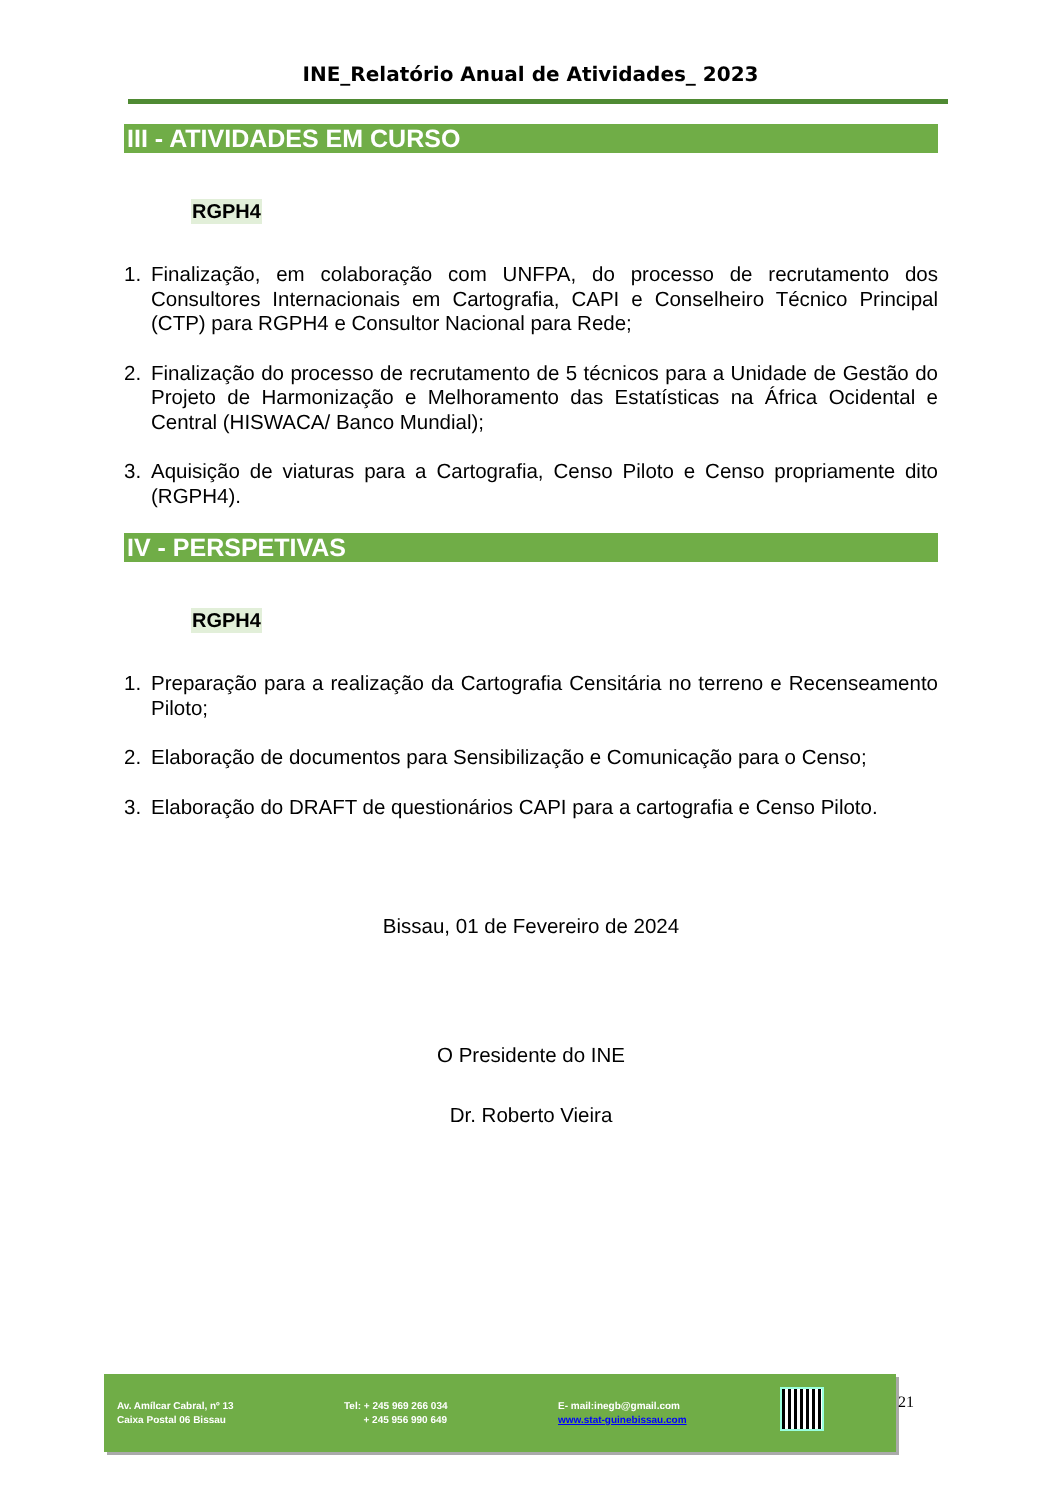INE_Relatório Anual de Atividades_ 2023
III - ATIVIDADES EM CURSO
RGPH4
1. Finalização, em colaboração com UNFPA, do processo de recrutamento dos Consultores Internacionais em Cartografia, CAPI e Conselheiro Técnico Principal (CTP) para RGPH4 e Consultor Nacional para Rede;
2. Finalização do processo de recrutamento de 5 técnicos para a Unidade de Gestão do Projeto de Harmonização e Melhoramento das Estatísticas na África Ocidental e Central (HISWACA/ Banco Mundial);
3. Aquisição de viaturas para a Cartografia, Censo Piloto e Censo propriamente dito (RGPH4).
IV - PERSPETIVAS
RGPH4
1. Preparação para a realização da Cartografia Censitária no terreno e Recenseamento Piloto;
2. Elaboração de documentos para Sensibilização e Comunicação para o Censo;
3. Elaboração do DRAFT de questionários CAPI para a cartografia e Censo Piloto.
Bissau, 01 de Fevereiro de 2024
O Presidente do INE
Dr. Roberto Vieira
Av. Amílcar Cabral, nº 13
Caixa Postal 06 Bissau
Tel: + 245 969 266 034
+ 245 956 990 649
E- mail:inegb@gmail.com
www.stat-guinebissau.com
21